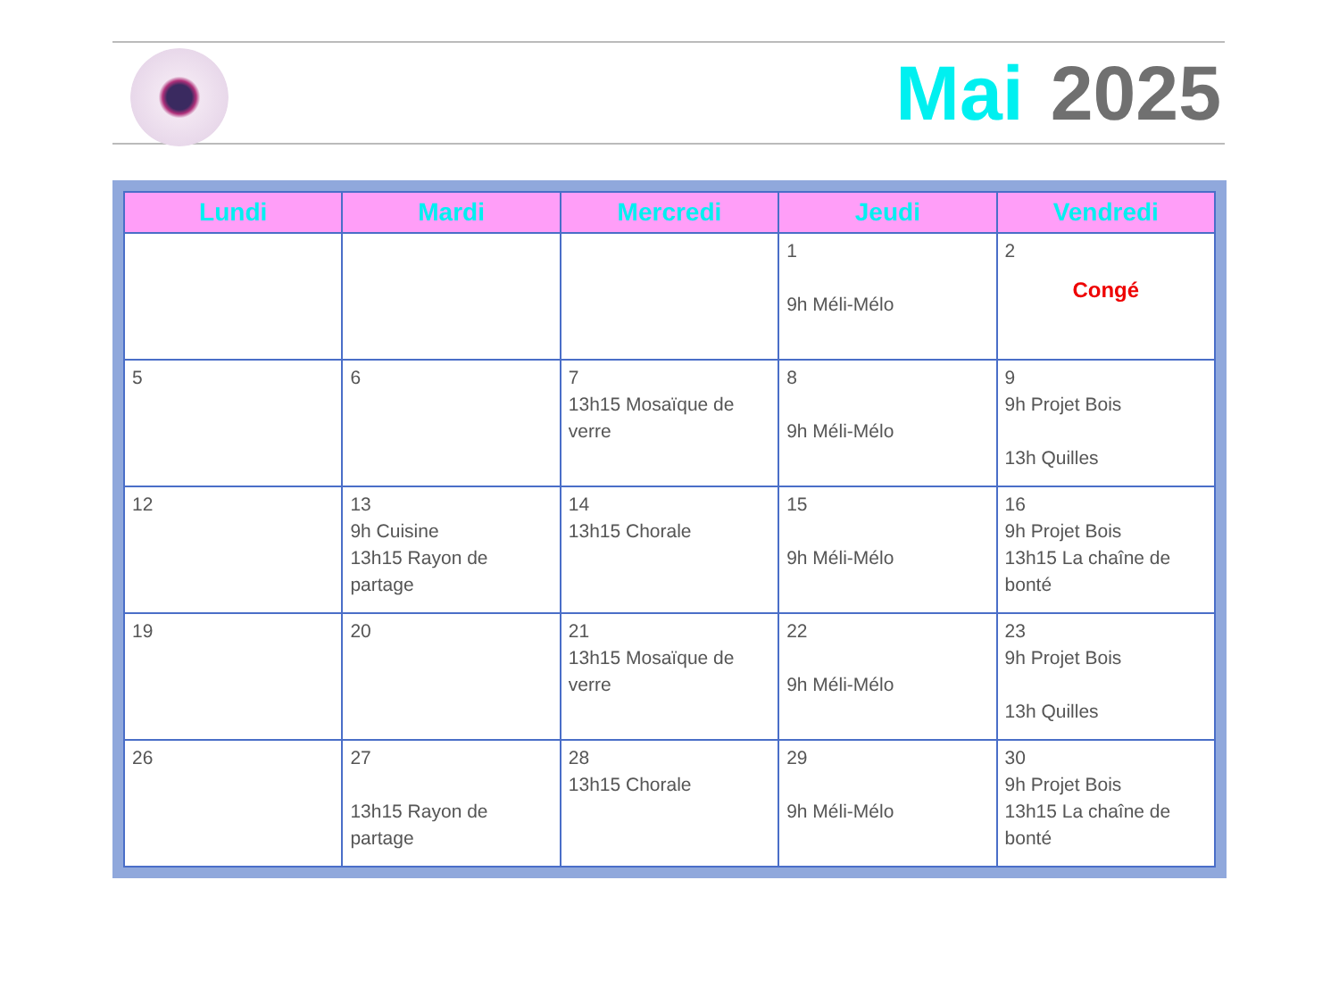Mai 2025
| Lundi | Mardi | Mercredi | Jeudi | Vendredi |
| --- | --- | --- | --- | --- |
| | | | 1 9h Méli-Mélo | 2 Congé |
| 5 | 6 | 7 13h15 Mosaïque de verre | 8 9h Méli-Mélo | 9 9h Projet Bois 13h Quilles |
| 12 | 13 9h Cuisine 13h15 Rayon de partage | 14 13h15 Chorale | 15 9h Méli-Mélo | 16 9h Projet Bois 13h15 La chaîne de bonté |
| 19 | 20 | 21 13h15 Mosaïque de verre | 22 9h Méli-Mélo | 23 9h Projet Bois 13h Quilles |
| 26 | 27 13h15 Rayon de partage | 28 13h15 Chorale | 29 9h Méli-Mélo | 30 9h Projet Bois 13h15 La chaîne de bonté |